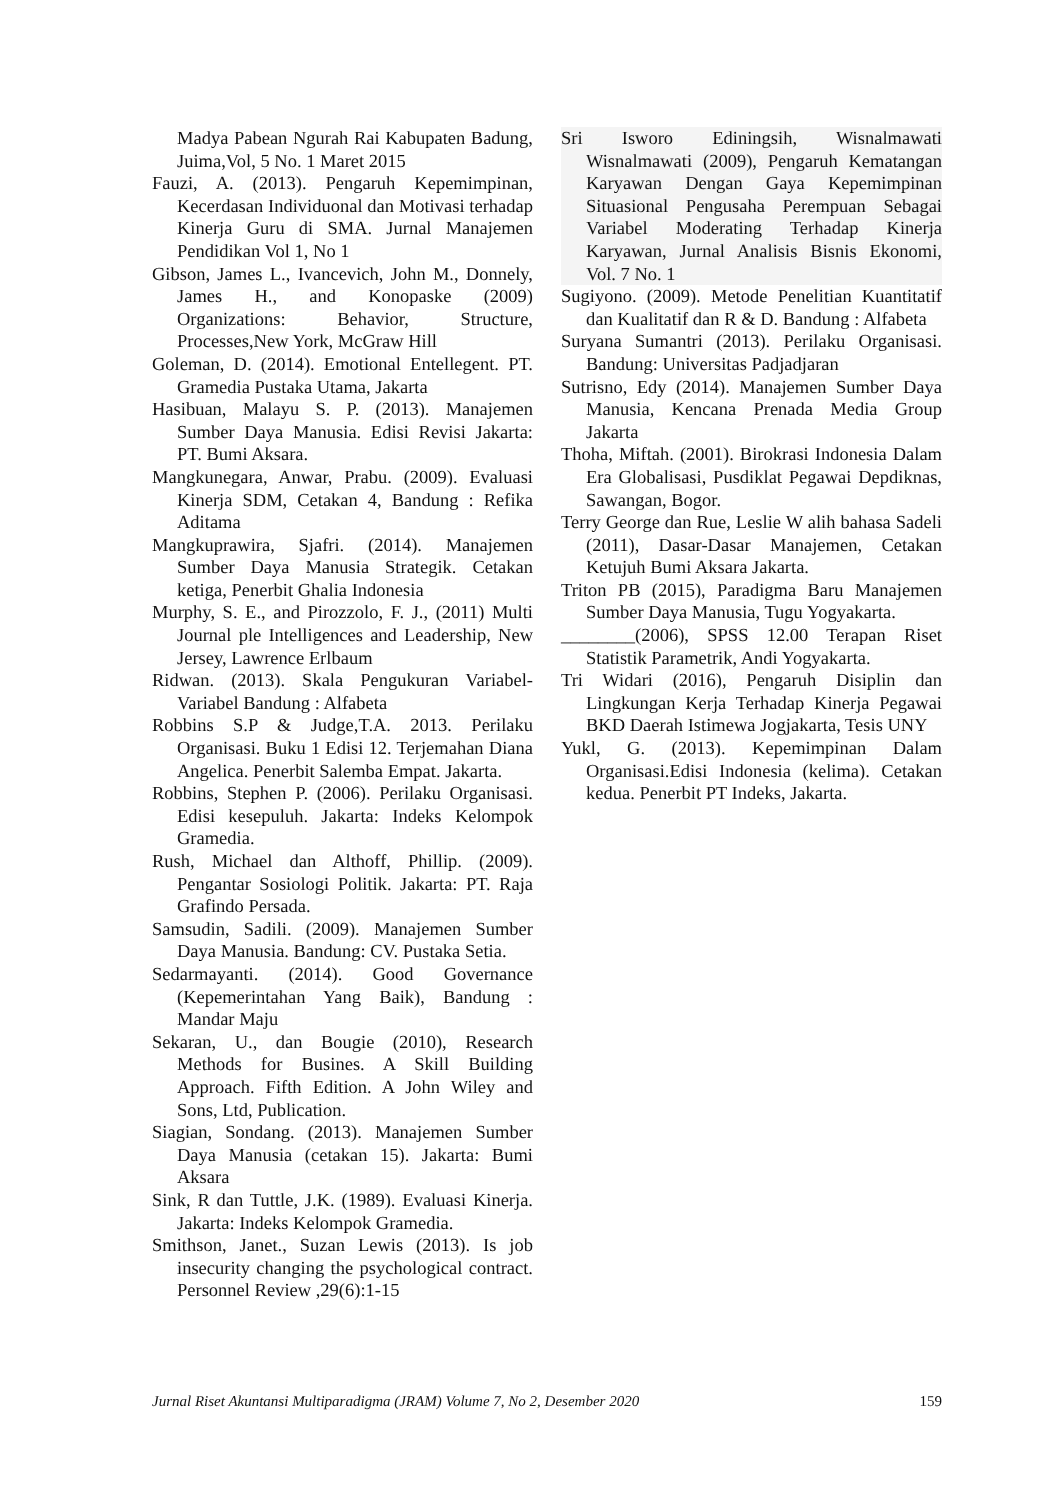Madya Pabean Ngurah Rai Kabupaten Badung, Juima,Vol, 5 No. 1 Maret 2015
Fauzi, A. (2013). Pengaruh Kepemimpinan, Kecerdasan Individuonal dan Motivasi terhadap Kinerja Guru di SMA. Jurnal Manajemen Pendidikan Vol 1, No 1
Gibson, James L., Ivancevich, John M., Donnely, James H., and Konopaske (2009) Organizations: Behavior, Structure, Processes,New York, McGraw Hill
Goleman, D. (2014). Emotional Entellegent. PT. Gramedia Pustaka Utama, Jakarta
Hasibuan, Malayu S. P. (2013). Manajemen Sumber Daya Manusia. Edisi Revisi Jakarta: PT. Bumi Aksara.
Mangkunegara, Anwar, Prabu. (2009). Evaluasi Kinerja SDM, Cetakan 4, Bandung : Refika Aditama
Mangkuprawira, Sjafri. (2014). Manajemen Sumber Daya Manusia Strategik. Cetakan ketiga, Penerbit Ghalia Indonesia
Murphy, S. E., and Pirozzolo, F. J., (2011) Multi Journal ple Intelligences and Leadership, New Jersey, Lawrence Erlbaum
Ridwan. (2013). Skala Pengukuran Variabel-Variabel Bandung : Alfabeta
Robbins S.P & Judge,T.A. 2013. Perilaku Organisasi. Buku 1 Edisi 12. Terjemahan Diana Angelica. Penerbit Salemba Empat. Jakarta.
Robbins, Stephen P. (2006). Perilaku Organisasi. Edisi kesepuluh. Jakarta: Indeks Kelompok Gramedia.
Rush, Michael dan Althoff, Phillip. (2009). Pengantar Sosiologi Politik. Jakarta: PT. Raja Grafindo Persada.
Samsudin, Sadili. (2009). Manajemen Sumber Daya Manusia. Bandung: CV. Pustaka Setia.
Sedarmayanti. (2014). Good Governance (Kepemerintahan Yang Baik), Bandung : Mandar Maju
Sekaran, U., dan Bougie (2010), Research Methods for Busines. A Skill Building Approach. Fifth Edition. A John Wiley and Sons, Ltd, Publication.
Siagian, Sondang. (2013). Manajemen Sumber Daya Manusia (cetakan 15). Jakarta: Bumi Aksara
Sink, R dan Tuttle, J.K. (1989). Evaluasi Kinerja. Jakarta: Indeks Kelompok Gramedia.
Smithson, Janet., Suzan Lewis (2013). Is job insecurity changing the psychological contract. Personnel Review ,29(6):1-15
Sri Isworo Ediningsih, Wisnalmawati Wisnalmawati (2009), Pengaruh Kematangan Karyawan Dengan Gaya Kepemimpinan Situasional Pengusaha Perempuan Sebagai Variabel Moderating Terhadap Kinerja Karyawan, Jurnal Analisis Bisnis Ekonomi, Vol. 7 No. 1
Sugiyono. (2009). Metode Penelitian Kuantitatif dan Kualitatif dan R & D. Bandung : Alfabeta
Suryana Sumantri (2013). Perilaku Organisasi. Bandung: Universitas Padjadjaran
Sutrisno, Edy (2014). Manajemen Sumber Daya Manusia, Kencana Prenada Media Group Jakarta
Thoha, Miftah. (2001). Birokrasi Indonesia Dalam Era Globalisasi, Pusdiklat Pegawai Depdiknas, Sawangan, Bogor.
Terry George dan Rue, Leslie W alih bahasa Sadeli (2011), Dasar-Dasar Manajemen, Cetakan Ketujuh Bumi Aksara Jakarta.
Triton PB (2015), Paradigma Baru Manajemen Sumber Daya Manusia, Tugu Yogyakarta.
________(2006), SPSS 12.00 Terapan Riset Statistik Parametrik, Andi Yogyakarta.
Tri Widari (2016), Pengaruh Disiplin dan Lingkungan Kerja Terhadap Kinerja Pegawai BKD Daerah Istimewa Jogjakarta, Tesis UNY
Yukl, G. (2013). Kepemimpinan Dalam Organisasi.Edisi Indonesia (kelima). Cetakan kedua. Penerbit PT Indeks, Jakarta.
Jurnal Riset Akuntansi Multiparadigma (JRAM) Volume 7, No 2, Desember 2020 159